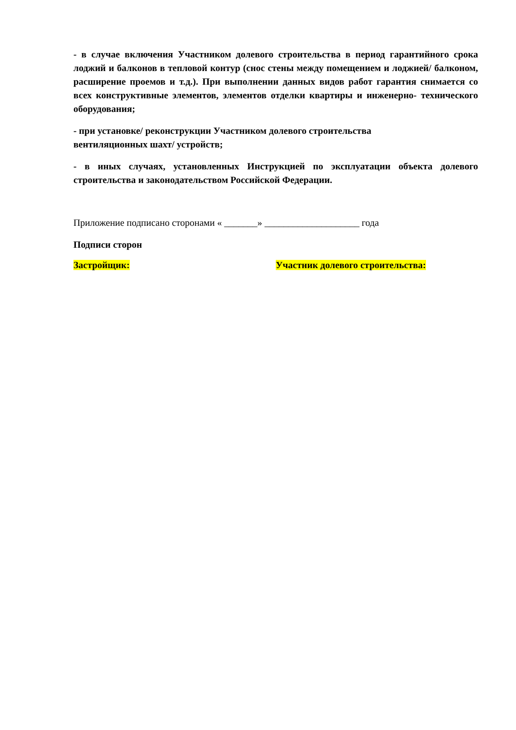- в случае включения Участником долевого строительства в период гарантийного срока лоджий и балконов в тепловой контур (снос стены между помещением и лоджией/ балконом, расширение проемов и т.д.). При выполнении данных видов работ гарантия снимается со всех конструктивные элементов, элементов отделки квартиры и инженерно- технического оборудования;
- при установке/ реконструкции Участником долевого строительства
вентиляционных шахт/ устройств;
- в иных случаях, установленных Инструкцией по эксплуатации объекта долевого строительства и законодательством Российской Федерации.
Приложение подписано сторонами « _______» ____________________ года
Подписи сторон
Застройщик: Участник долевого строительства: